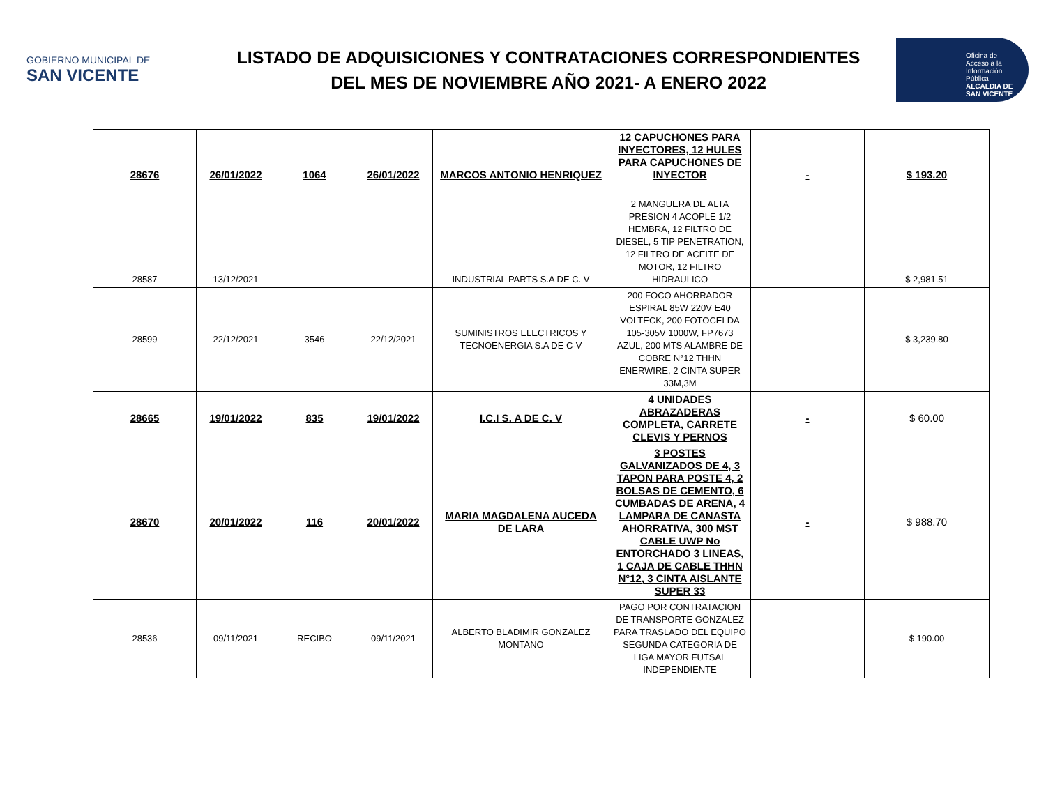GOBIERNO MUNICIPAL DE
SAN VICENTE
LISTADO DE ADQUISICIONES Y CONTRATACIONES CORRESPONDIENTES
DEL MES DE NOVIEMBRE AÑO 2021- A ENERO 2022
Oficina de Acceso a la Información Pública
ALCALDIA DE SAN VICENTE
| 28676 | 26/01/2022 | 1064 | 26/01/2022 | MARCOS ANTONIO HENRIQUEZ | 12 CAPUCHONES PARA INYECTORES, 12 HULES PARA CAPUCHONES DE INYECTOR | - | $ 193.20 |
| 28587 | 13/12/2021 | | | INDUSTRIAL PARTS S.A DE C. V | 2 MANGUERA DE ALTA PRESION 4 ACOPLE 1/2 HEMBRA, 12 FILTRO DE DIESEL, 5 TIP PENETRATION, 12 FILTRO DE ACEITE DE MOTOR, 12 FILTRO HIDRAULICO | | $ 2,981.51 |
| 28599 | 22/12/2021 | 3546 | 22/12/2021 | SUMINISTROS ELECTRICOS Y TECNOENERGIA S.A DE C-V | 200 FOCO AHORRADOR ESPIRAL 85W 220V E40 VOLTECK, 200 FOTOCELDA 105-305V 1000W, FP7673 AZUL, 200 MTS ALAMBRE DE COBRE N°12 THHN ENERWIRE, 2 CINTA SUPER 33M,3M | | $ 3,239.80 |
| 28665 | 19/01/2022 | 835 | 19/01/2022 | I.C.I S. A DE C. V | 4 UNIDADES ABRAZADERAS COMPLETA, CARRETE CLEVIS Y PERNOS | - | $ 60.00 |
| 28670 | 20/01/2022 | 116 | 20/01/2022 | MARIA MAGDALENA AUCEDA DE LARA | 3 POSTES GALVANIZADOS DE 4, 3 TAPON PARA POSTE 4, 2 BOLSAS DE CEMENTO, 6 CUMBADAS DE ARENA, 4 LAMPARA DE CANASTA AHORRATIVA, 300 MST CABLE UWP No ENTORCHADO 3 LINEAS, 1 CAJA DE CABLE THHN N°12, 3 CINTA AISLANTE SUPER 33 | - | $ 988.70 |
| 28536 | 09/11/2021 | RECIBO | 09/11/2021 | ALBERTO BLADIMIR GONZALEZ MONTANO | PAGO POR CONTRATACION DE TRANSPORTE GONZALEZ PARA TRASLADO DEL EQUIPO SEGUNDA CATEGORIA DE LIGA MAYOR FUTSAL INDEPENDIENTE | | $ 190.00 |